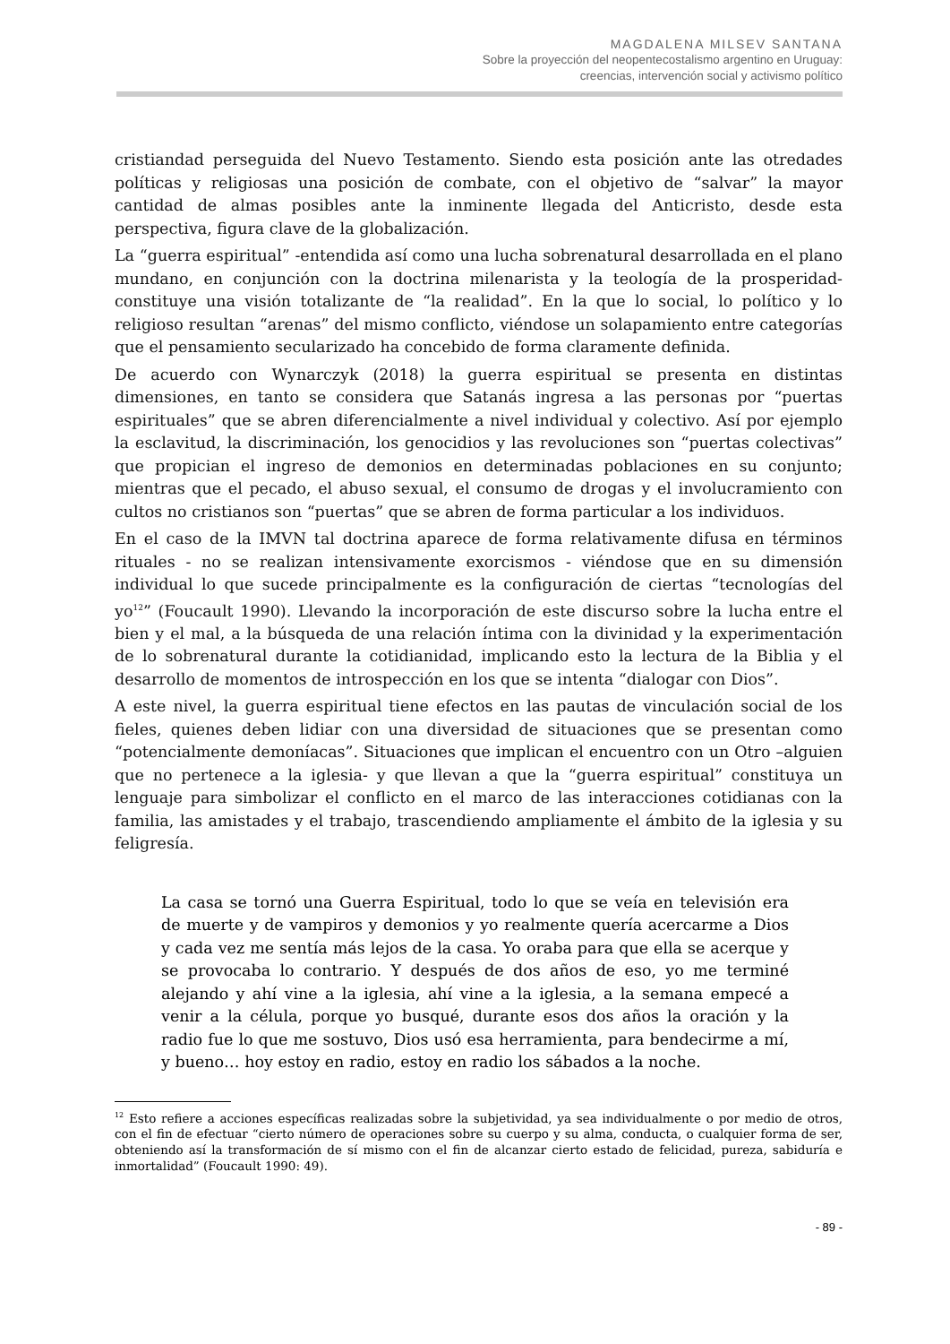MAGDALENA MILSEV SANTANA
Sobre la proyección del neopentecostalismo argentino en Uruguay:
creencias, intervención social y activismo político
cristiandad perseguida del Nuevo Testamento. Siendo esta posición ante las otredades políticas y religiosas una posición de combate, con el objetivo de “salvar” la mayor cantidad de almas posibles ante la inminente llegada del Anticristo, desde esta perspectiva, figura clave de la globalización.
La “guerra espiritual” -entendida así como una lucha sobrenatural desarrollada en el plano mundano, en conjunción con la doctrina milenarista y la teología de la prosperidad- constituye una visión totalizante de “la realidad”. En la que lo social, lo político y lo religioso resultan “arenas” del mismo conflicto, viéndose un solapamiento entre categorías que el pensamiento secularizado ha concebido de forma claramente definida.
De acuerdo con Wynarczyk (2018) la guerra espiritual se presenta en distintas dimensiones, en tanto se considera que Satanás ingresa a las personas por “puertas espirituales” que se abren diferencialmente a nivel individual y colectivo. Así por ejemplo la esclavitud, la discriminación, los genocidios y las revoluciones son “puertas colectivas” que propician el ingreso de demonios en determinadas poblaciones en su conjunto; mientras que el pecado, el abuso sexual, el consumo de drogas y el involucramiento con cultos no cristianos son “puertas” que se abren de forma particular a los individuos.
En el caso de la IMVN tal doctrina aparece de forma relativamente difusa en términos rituales - no se realizan intensivamente exorcismos - viéndose que en su dimensión individual lo que sucede principalmente es la configuración de ciertas “tecnologías del yo<sup>12</sup>” (Foucault 1990). Llevando la incorporación de este discurso sobre la lucha entre el bien y el mal, a la búsqueda de una relación íntima con la divinidad y la experimentación de lo sobrenatural durante la cotidianidad, implicando esto la lectura de la Biblia y el desarrollo de momentos de introspección en los que se intenta “dialogar con Dios”.
A este nivel, la guerra espiritual tiene efectos en las pautas de vinculación social de los fieles, quienes deben lidiar con una diversidad de situaciones que se presentan como “potencialmente demoníacas”. Situaciones que implican el encuentro con un Otro –alguien que no pertenece a la iglesia- y que llevan a que la “guerra espiritual” constituya un lenguaje para simbolizar el conflicto en el marco de las interacciones cotidianas con la familia, las amistades y el trabajo, trascendiendo ampliamente el ámbito de la iglesia y su feligresía.
La casa se tornó una Guerra Espiritual, todo lo que se veía en televisión era de muerte y de vampiros y demonios y yo realmente quería acercarme a Dios y cada vez me sentía más lejos de la casa. Yo oraba para que ella se acerque y se provocaba lo contrario. Y después de dos años de eso, yo me terminé alejando y ahí vine a la iglesia, ahí vine a la iglesia, a la semana empecé a venir a la célula, porque yo busqué, durante esos dos años la oración y la radio fue lo que me sostuvo, Dios usó esa herramienta, para bendecirme a mí, y bueno… hoy estoy en radio, estoy en radio los sábados a la noche.
<sup>12</sup> Esto refiere a acciones específicas realizadas sobre la subjetividad, ya sea individualmente o por medio de otros, con el fin de efectuar “cierto número de operaciones sobre su cuerpo y su alma, conducta, o cualquier forma de ser, obteniendo así la transformación de sí mismo con el fin de alcanzar cierto estado de felicidad, pureza, sabiduría e inmortalidad” (Foucault 1990: 49).
- 89 -